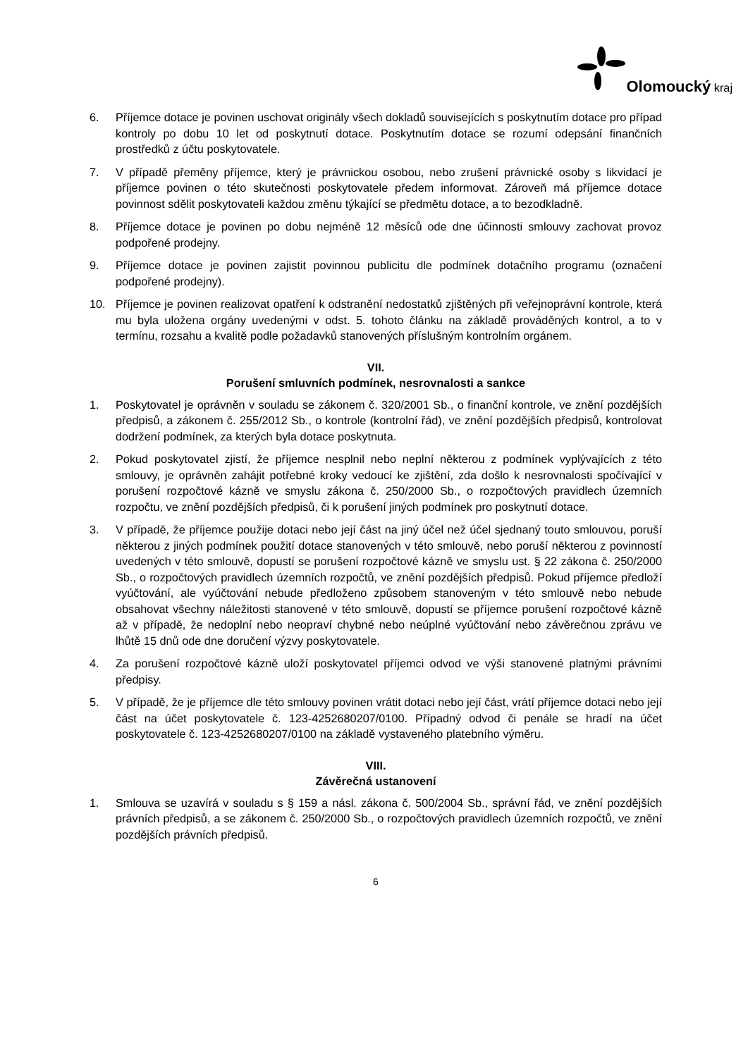Olomoucký kraj
6. Příjemce dotace je povinen uschovat originály všech dokladů souvisejících s poskytnutím dotace pro případ kontroly po dobu 10 let od poskytnutí dotace. Poskytnutím dotace se rozumí odepsání finančních prostředků z účtu poskytovatele.
7. V případě přeměny příjemce, který je právnickou osobou, nebo zrušení právnické osoby s likvidací je příjemce povinen o této skutečnosti poskytovatele předem informovat. Zároveň má příjemce dotace povinnost sdělit poskytovateli každou změnu týkající se předmětu dotace, a to bezodkladně.
8. Příjemce dotace je povinen po dobu nejméně 12 měsíců ode dne účinnosti smlouvy zachovat provoz podpořené prodejny.
9. Příjemce dotace je povinen zajistit povinnou publicitu dle podmínek dotačního programu (označení podpořené prodejny).
10. Příjemce je povinen realizovat opatření k odstranění nedostatků zjištěných při veřejnoprávní kontrole, která mu byla uložena orgány uvedenými v odst. 5. tohoto článku na základě prováděných kontrol, a to v termínu, rozsahu a kvalitě podle požadavků stanovených příslušným kontrolním orgánem.
VII.
Porušení smluvních podmínek, nesrovnalosti a sankce
1. Poskytovatel je oprávněn v souladu se zákonem č. 320/2001 Sb., o finanční kontrole, ve znění pozdějších předpisů, a zákonem č. 255/2012 Sb., o kontrole (kontrolní řád), ve znění pozdějších předpisů, kontrolovat dodržení podmínek, za kterých byla dotace poskytnuta.
2. Pokud poskytovatel zjistí, že příjemce nesplnil nebo neplní některou z podmínek vyplývajících z této smlouvy, je oprávněn zahájit potřebné kroky vedoucí ke zjištění, zda došlo k nesrovnalosti spočívající v porušení rozpočtové kázně ve smyslu zákona č. 250/2000 Sb., o rozpočtových pravidlech územních rozpočtu, ve znění pozdějších předpisů, či k porušení jiných podmínek pro poskytnutí dotace.
3. V případě, že příjemce použije dotaci nebo její část na jiný účel než účel sjednaný touto smlouvou, poruší některou z jiných podmínek použití dotace stanovených v této smlouvě, nebo poruší některou z povinností uvedených v této smlouvě, dopustí se porušení rozpočtové kázně ve smyslu ust. § 22 zákona č. 250/2000 Sb., o rozpočtových pravidlech územních rozpočtů, ve znění pozdějších předpisů. Pokud příjemce předloží vyúčtování, ale vyúčtování nebude předloženo způsobem stanoveným v této smlouvě nebo nebude obsahovat všechny náležitosti stanovené v této smlouvě, dopustí se příjemce porušení rozpočtové kázně až v případě, že nedoplní nebo neopraví chybné nebo neúplné vyúčtování nebo závěrečnou zprávu ve lhůtě 15 dnů ode dne doručení výzvy poskytovatele.
4. Za porušení rozpočtové kázně uloží poskytovatel příjemci odvod ve výši stanovené platnými právními předpisy.
5. V případě, že je příjemce dle této smlouvy povinen vrátit dotaci nebo její část, vrátí příjemce dotaci nebo její část na účet poskytovatele č. 123-4252680207/0100. Případný odvod či penále se hradí na účet poskytovatele č. 123-4252680207/0100 na základě vystaveného platebního výměru.
VIII.
Závěrečná ustanovení
1. Smlouva se uzavírá v souladu s § 159 a násl. zákona č. 500/2004 Sb., správní řád, ve znění pozdějších právních předpisů, a se zákonem č. 250/2000 Sb., o rozpočtových pravidlech územních rozpočtů, ve znění pozdějších právních předpisů.
6